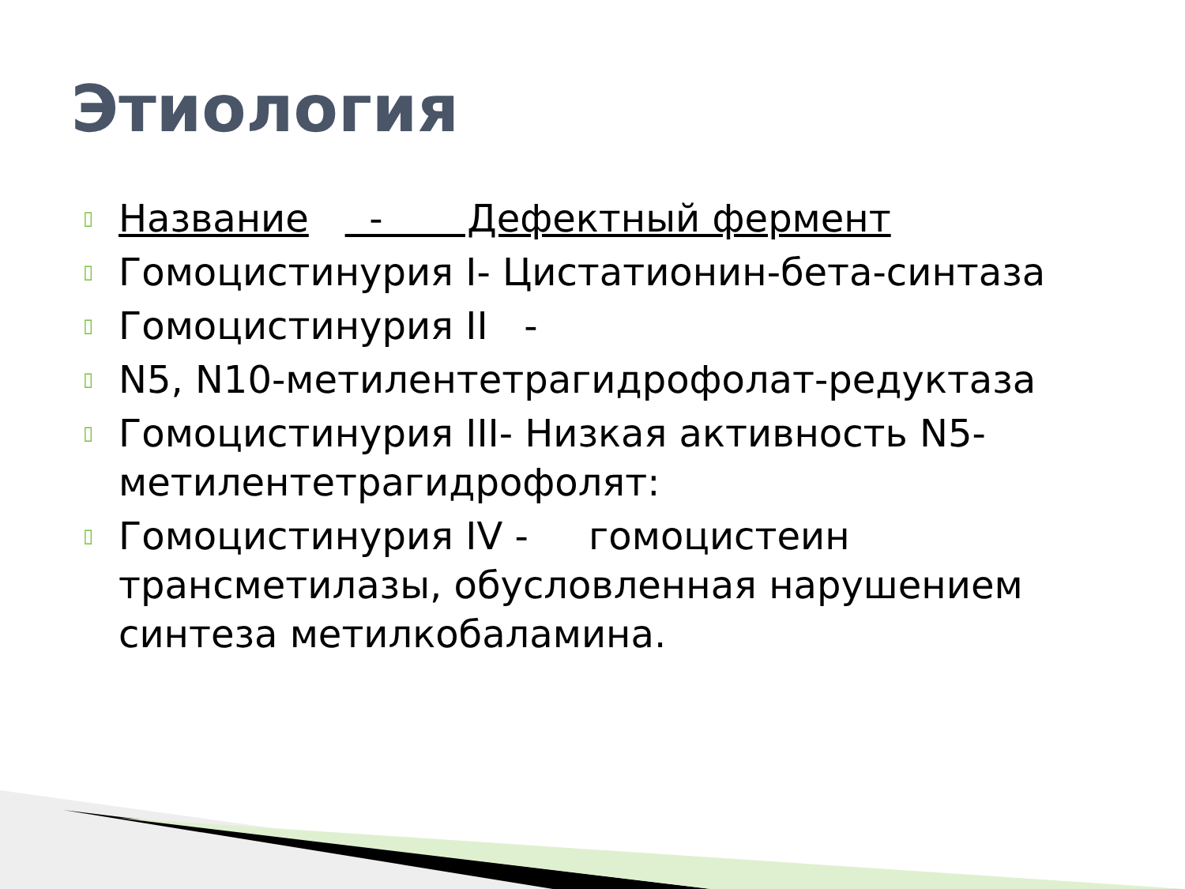Этиология
▯ Название - Дефектный фермент
▯ Гомоцистинурия I- Цистатионин-бета-синтаза
▯ Гомоцистинурия II -
▯ N5, N10-метилентетрагидрофолат-редуктаза
▯ Гомоцистинурия III- Низкая активность N5-метилентетрагидрофолят:
▯ Гомоцистинурия IV - гомоцистеин трансметилазы, обусловленная нарушением синтеза метилкобаламина.